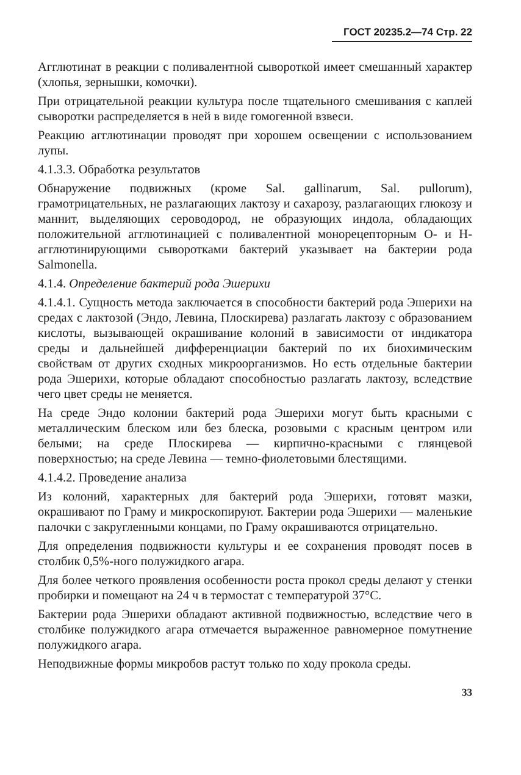ГОСТ 20235.2—74 Стр. 22
Агглютинат в реакции с поливалентной сывороткой имеет смешанный характер (хлопья, зернышки, комочки).
При отрицательной реакции культура после тщательного смешивания с каплей сыворотки распределяется в ней в виде гомогенной взвеси.
Реакцию агглютинации проводят при хорошем освещении с использованием лупы.
4.1.3.3. Обработка результатов
Обнаружение подвижных (кроме Sal. gallinarum, Sal. pullorum), грамотрицательных, не разлагающих лактозу и сахарозу, разлагающих глюкозу и маннит, выделяющих сероводород, не образующих индола, обладающих положительной агглютинацией с поливалентной монорецепторным О- и Н-агглютинирующими сыворотками бактерий указывает на бактерии рода Salmonella.
4.1.4. Определение бактерий рода Эшерихи
4.1.4.1. Сущность метода заключается в способности бактерий рода Эшерихи на средах с лактозой (Эндо, Левина, Плоскирева) разлагать лактозу с образованием кислоты, вызывающей окрашивание колоний в зависимости от индикатора среды и дальнейшей дифференциации бактерий по их биохимическим свойствам от других сходных микроорганизмов. Но есть отдельные бактерии рода Эшерихи, которые обладают способностью разлагать лактозу, вследствие чего цвет среды не меняется.
На среде Эндо колонии бактерий рода Эшерихи могут быть красными с металлическим блеском или без блеска, розовыми с красным центром или белыми; на среде Плоскирева — кирпично-красными с глянцевой поверхностью; на среде Левина — темно-фиолетовыми блестящими.
4.1.4.2. Проведение анализа
Из колоний, характерных для бактерий рода Эшерихи, готовят мазки, окрашивают по Граму и микроскопируют. Бактерии рода Эшерихи — маленькие палочки с закругленными концами, по Граму окрашиваются отрицательно.
Для определения подвижности культуры и ее сохранения проводят посев в столбик 0,5%-ного полужидкого агара.
Для более четкого проявления особенности роста прокол среды делают у стенки пробирки и помещают на 24 ч в термостат с температурой 37°С.
Бактерии рода Эшерихи обладают активной подвижностью, вследствие чего в столбике полужидкого агара отмечается выраженное равномерное помутнение полужидкого агара.
Неподвижные формы микробов растут только по ходу прокола среды.
33